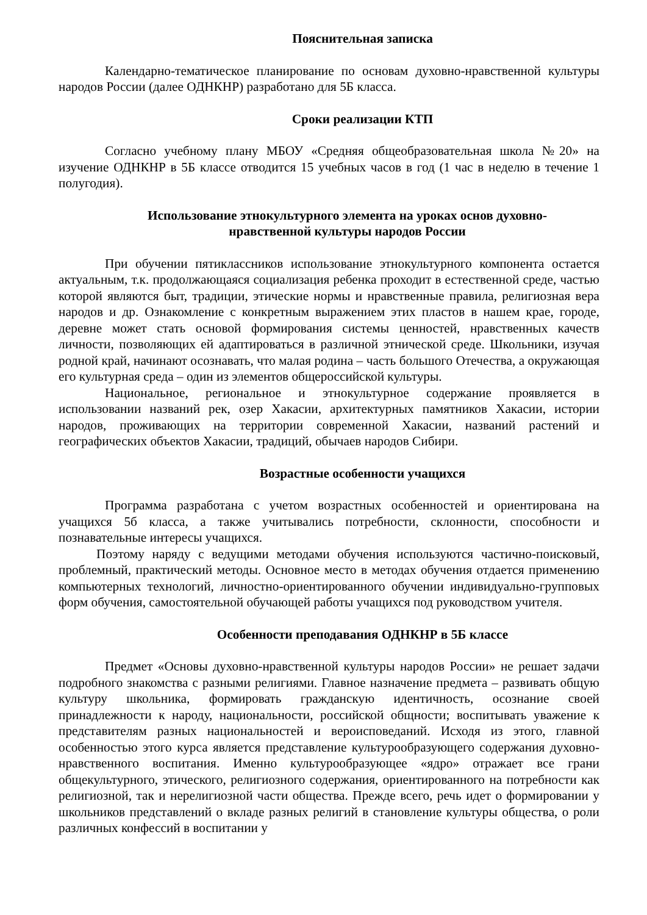Пояснительная записка
Календарно-тематическое планирование по основам духовно-нравственной культуры народов России (далее ОДНКНР) разработано для 5Б класса.
Сроки реализации КТП
Согласно учебному плану МБОУ «Средняя общеобразовательная школа №20» на изучение ОДНКНР в 5Б классе отводится 15 учебных часов в год (1 час в неделю в течение 1 полугодия).
Использование этнокультурного элемента на уроках основ духовно-
нравственной культуры народов России
При обучении пятиклассников использование этнокультурного компонента остается актуальным, т.к. продолжающаяся социализация ребенка проходит в естественной среде, частью которой являются быт, традиции, этические нормы и нравственные правила, религиозная вера народов и др. Ознакомление с конкретным выражением этих пластов в нашем крае, городе, деревне может стать основой формирования системы ценностей, нравственных качеств личности, позволяющих ей адаптироваться в различной этнической среде. Школьники, изучая родной край, начинают осознавать, что малая родина – часть большого Отечества, а окружающая его культурная среда – один из элементов общероссийской культуры.
Национальное, региональное и этнокультурное содержание проявляется в использовании названий рек, озер Хакасии, архитектурных памятников Хакасии, истории народов, проживающих на территории современной Хакасии, названий растений и географических объектов Хакасии, традиций, обычаев народов Сибири.
Возрастные особенности учащихся
Программа разработана с учетом возрастных особенностей и ориентирована на учащихся 5б класса, а также учитывались потребности, склонности, способности и познавательные интересы учащихся.
Поэтому наряду с ведущими методами обучения используются частично-поисковый, проблемный, практический методы. Основное место в методах обучения отдается применению компьютерных технологий, личностно-ориентированного обучении индивидуально-групповых форм обучения, самостоятельной обучающей работы учащихся под руководством учителя.
Особенности преподавания ОДНКНР в 5Б классе
Предмет «Основы духовно-нравственной культуры народов России» не решает задачи подробного знакомства с разными религиями. Главное назначение предмета – развивать общую культуру школьника, формировать гражданскую идентичность, осознание своей принадлежности к народу, национальности, российской общности; воспитывать уважение к представителям разных национальностей и вероисповеданий. Исходя из этого, главной особенностью этого курса является представление культурообразующего содержания духовно-нравственного воспитания. Именно культурообразующее «ядро» отражает все грани общекультурного, этического, религиозного содержания, ориентированного на потребности как религиозной, так и нерелигиозной части общества. Прежде всего, речь идет о формировании у школьников представлений о вкладе разных религий в становление культуры общества, о роли различных конфессий в воспитании у